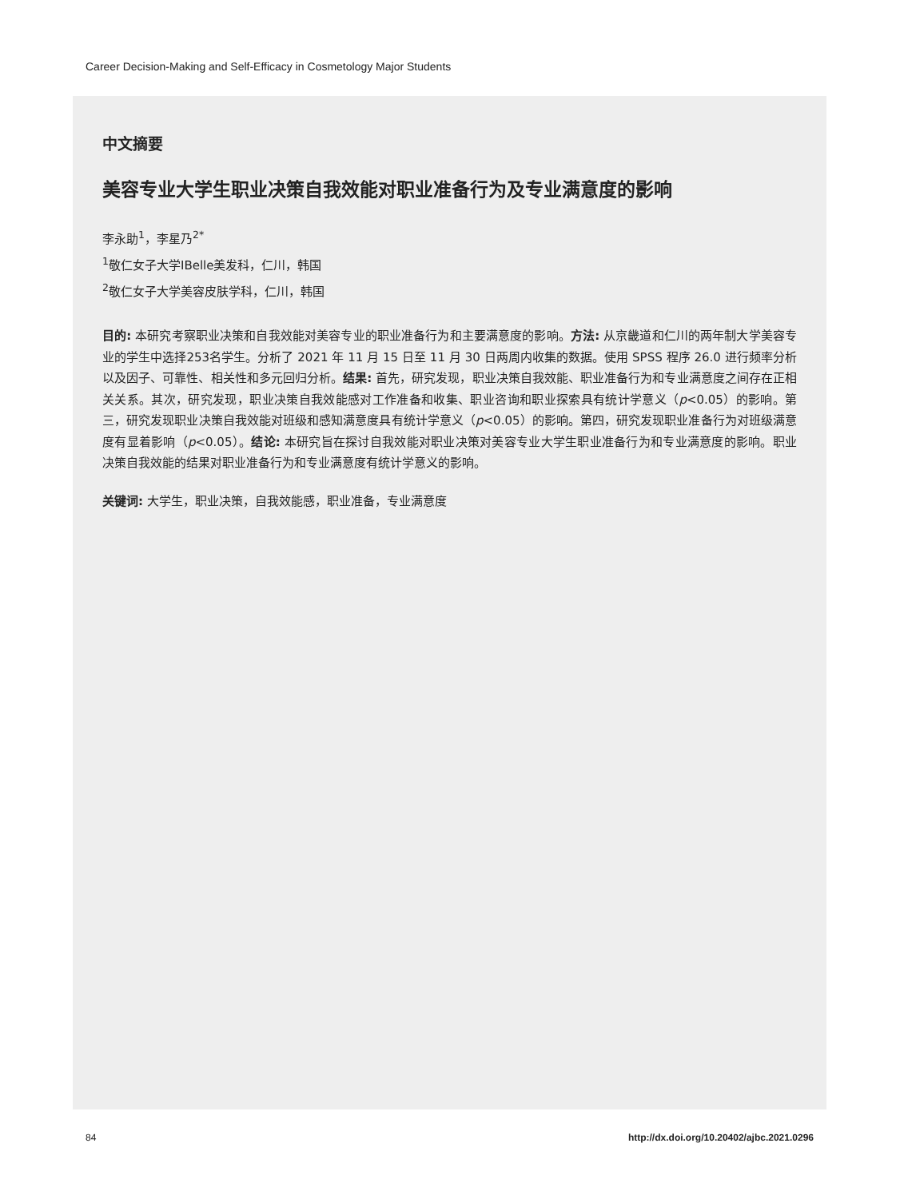Career Decision-Making and Self-Efficacy in Cosmetology Major Students
中文摘要
美容专业大学生职业决策自我效能对职业准备行为及专业满意度的影响
李永助<sup>1</sup>，李星乃<sup>2*</sup>
<sup>1</sup> 敬仁女子大学IBelle美发科，仁川，韩国
<sup>2</sup> 敬仁女子大学美容皮肤学科，仁川，韩国
目的: 本研究考察职业决策和自我效能对美容专业的职业准备行为和主要满意度的影响。方法: 从京畿道和仁川的两年制大学美容专业的学生中选择253名学生。分析了 2021 年 11 月 15 日至 11 月 30 日两周内收集的数据。使用 SPSS 程序 26.0 进行频率分析以及因子、可靠性、相关性和多元回归分析。结果: 首先，研究发现，职业决策自我效能、职业准备行为和专业满意度之间存在正相关关系。其次，研究发现，职业决策自我效能感对工作准备和收集、职业咨询和职业探索具有统计学意义（p<0.05）的影响。第三，研究发现职业决策自我效能对班级和感知满意度具有统计学意义（p<0.05）的影响。第四，研究发现职业准备行为对班级满意度有显着影响（p<0.05）。结论: 本研究旨在探讨自我效能对职业决策对美容专业大学生职业准备行为和专业满意度的影响。职业决策自我效能的结果对职业准备行为和专业满意度有统计学意义的影响。
关键词: 大学生，职业决策，自我效能感，职业准备，专业满意度
84
http://dx.doi.org/10.20402/ajbc.2021.0296